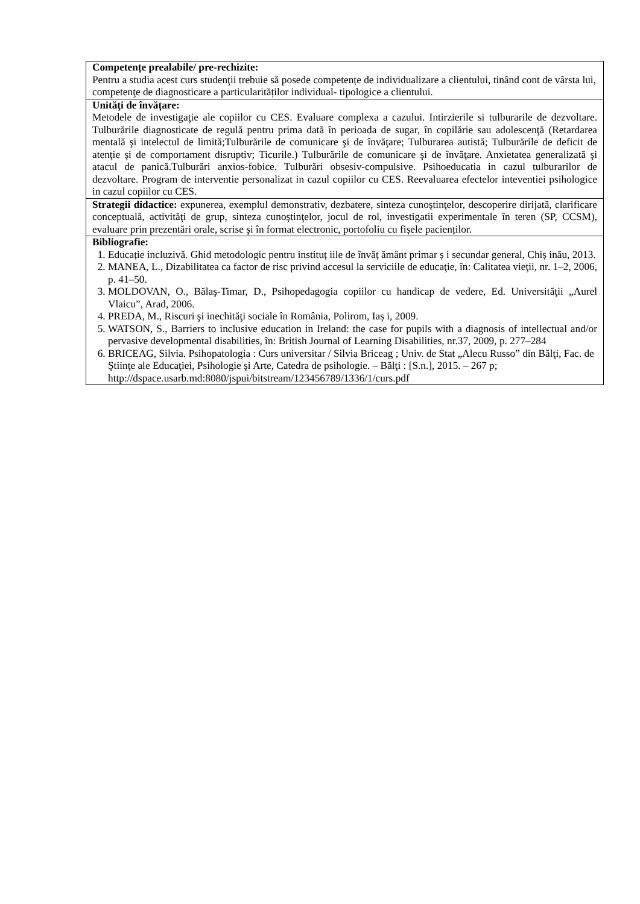| Competențe prealabile/ pre-rechizite: Pentru a studia acest curs studenţii trebuie să posede competențe de individualizare a clientului, tinând cont de vârsta lui, competenţe de diagnosticare a particularităților individual- tipologice a clientului. |
| Unităţi de învățare: Metodele de investigaţie ale copiilor cu CES. Evaluare complexa a cazului. Intirzierile si tulburarile de dezvoltare. Tulburările diagnosticate de regulă pentru prima dată în perioada de sugar, în copilărie sau adolescenţă (Retardarea mentală şi intelectul de limită;Tulburările de comunicare şi de învăţare; Tulburarea autistă; Tulburările de deficit de atenţie şi de comportament disruptiv; Ticurile.) Tulburările de comunicare şi de învăţare. Anxietatea generalizată şi atacul de panică.Tulburări anxios-fobice. Tulburări obsesiv-compulsive. Psihoeducatia in cazul tulburarilor de dezvoltare. Program de interventie personalizat in cazul copiilor cu CES. Reevaluarea efectelor inteventiei psihologice in cazul copiilor cu CES. |
| Strategii didactice: expunerea, exemplul demonstrativ, dezbatere, sinteza cunoştinţelor, descoperire dirijată, clarificare conceptuală, activităţi de grup, sinteza cunoştinţelor, jocul de rol, investigatii experimentale în teren (SP, CCSM), evaluare prin prezentări orale, scrise şi în format electronic, portofoliu cu fișele pacienților. |
| Bibliografie: 1. Educație incluzivă. Ghid metodologic pentru instituț iile de învăț ământ primar ș i secundar general, Chiș inău, 2013. 2. MANEA, L., Dizabilitatea ca factor de risc privind accesul la serviciile de educaţie, în: Calitatea vieţii, nr. 1–2, 2006, p. 41–50. 3. MOLDOVAN, O., Bălaş-Timar, D., Psihopedagogia copiilor cu handicap de vedere, Ed. Universităţii „Aurel Vlaicu”, Arad, 2006. 4. PREDA, M., Riscuri şi inechităţi sociale în România, Polirom, Iaș i, 2009. 5. WATSON, S., Barriers to inclusive education in Ireland: the case for pupils with a diagnosis of intellectual and/or pervasive developmental disabilities, în: British Journal of Learning Disabilities, nr.37, 2009, p. 277–284 6. BRICEAG, Silvia. Psihopatologia : Curs universitar / Silvia Briceag ; Univ. de Stat „Alecu Russo” din Bălţi, Fac. de Ştiinţe ale Educaţiei, Psihologie şi Arte, Catedra de psihologie. – Bălţi : [S.n.], 2015. – 267 p; http://dspace.usarb.md:8080/jspui/bitstream/123456789/1336/1/curs.pdf |